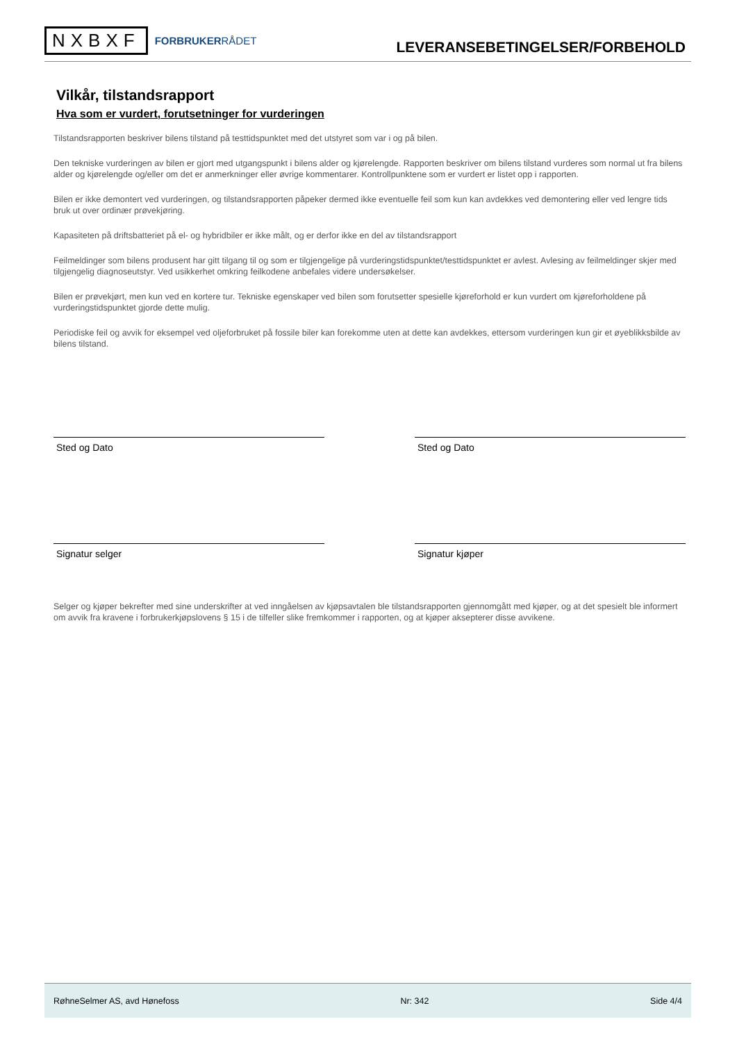NXBXF FORBRUKERRÅDET
LEVERANSEBETINGELSER/FORBEHOLD
Vilkår, tilstandsrapport
Hva som er vurdert, forutsetninger for vurderingen
Tilstandsrapporten beskriver bilens tilstand på testtidspunktet med det utstyret som var i og på bilen.
Den tekniske vurderingen av bilen er gjort med utgangspunkt i bilens alder og kjørelengde. Rapporten beskriver om bilens tilstand vurderes som normal ut fra bilens alder og kjørelengde og/eller om det er anmerkninger eller øvrige kommentarer. Kontrollpunktene som er vurdert er listet opp i rapporten.
Bilen er ikke demontert ved vurderingen, og tilstandsrapporten påpeker dermed ikke eventuelle feil som kun kan avdekkes ved demontering eller ved lengre tids bruk ut over ordinær prøvekjøring.
Kapasiteten på driftsbatteriet på el- og hybridbiler er ikke målt, og er derfor ikke en del av tilstandsrapport
Feilmeldinger som bilens produsent har gitt tilgang til og som er tilgjengelige på vurderingstidspunktet/testtidspunktet er avlest. Avlesing av feilmeldinger skjer med tilgjengelig diagnoseutstyr. Ved usikkerhet omkring feilkodene anbefales videre undersøkelser.
Bilen er prøvekjørt, men kun ved en kortere tur. Tekniske egenskaper ved bilen som forutsetter spesielle kjøreforhold er kun vurdert om kjøreforholdene på vurderingstidspunktet gjorde dette mulig.
Periodiske feil og avvik for eksempel ved oljeforbruket på fossile biler kan forekomme uten at dette kan avdekkes, ettersom vurderingen kun gir et øyeblikksbilde av bilens tilstand.
Sted og Dato Sted og Dato
Signatur selger Signatur kjøper
Selger og kjøper bekrefter med sine underskrifter at ved inngåelsen av kjøpsavtalen ble tilstandsrapporten gjennomgått med kjøper, og at det spesielt ble informert om avvik fra kravene i forbrukerkjøpslovens § 15 i de tilfeller slike fremkommer i rapporten, og at kjøper aksepterer disse avvikene.
RøhneSelmer AS, avd Hønefoss Nr: 342 Side 4/4